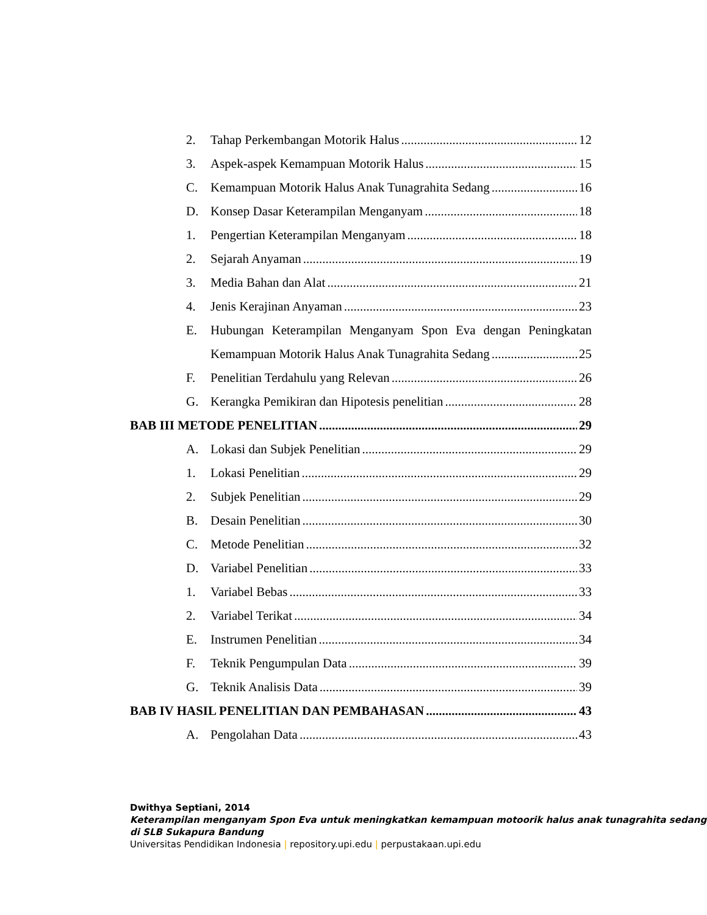2. Tahap Perkembangan Motorik Halus 12
3. Aspek-aspek Kemampuan Motorik Halus 15
C. Kemampuan Motorik Halus Anak Tunagrahita Sedang 16
D. Konsep Dasar Keterampilan Menganyam 18
1. Pengertian Keterampilan Menganyam 18
2. Sejarah Anyaman 19
3. Media Bahan dan Alat 21
4. Jenis Kerajinan Anyaman 23
E. Hubungan Keterampilan Menganyam Spon Eva dengan Peningkatan
Kemampuan Motorik Halus Anak Tunagrahita Sedang 25
F. Penelitian Terdahulu yang Relevan 26
G. Kerangka Pemikiran dan Hipotesis penelitian 28
BAB III METODE PENELITIAN 29
A. Lokasi dan Subjek Penelitian 29
1. Lokasi Penelitian 29
2. Subjek Penelitian 29
B. Desain Penelitian 30
C. Metode Penelitian 32
D. Variabel Penelitian 33
1. Variabel Bebas 33
2. Variabel Terikat 34
E. Instrumen Penelitian 34
F. Teknik Pengumpulan Data 39
G. Teknik Analisis Data 39
BAB IV HASIL PENELITIAN DAN PEMBAHASAN 43
A. Pengolahan Data 43
Dwithya Septiani, 2014
Keterampilan menganyam Spon Eva untuk meningkatkan kemampuan motoorik halus anak tunagrahita sedang di SLB Sukapura Bandung
Universitas Pendidikan Indonesia | repository.upi.edu | perpustakaan.upi.edu